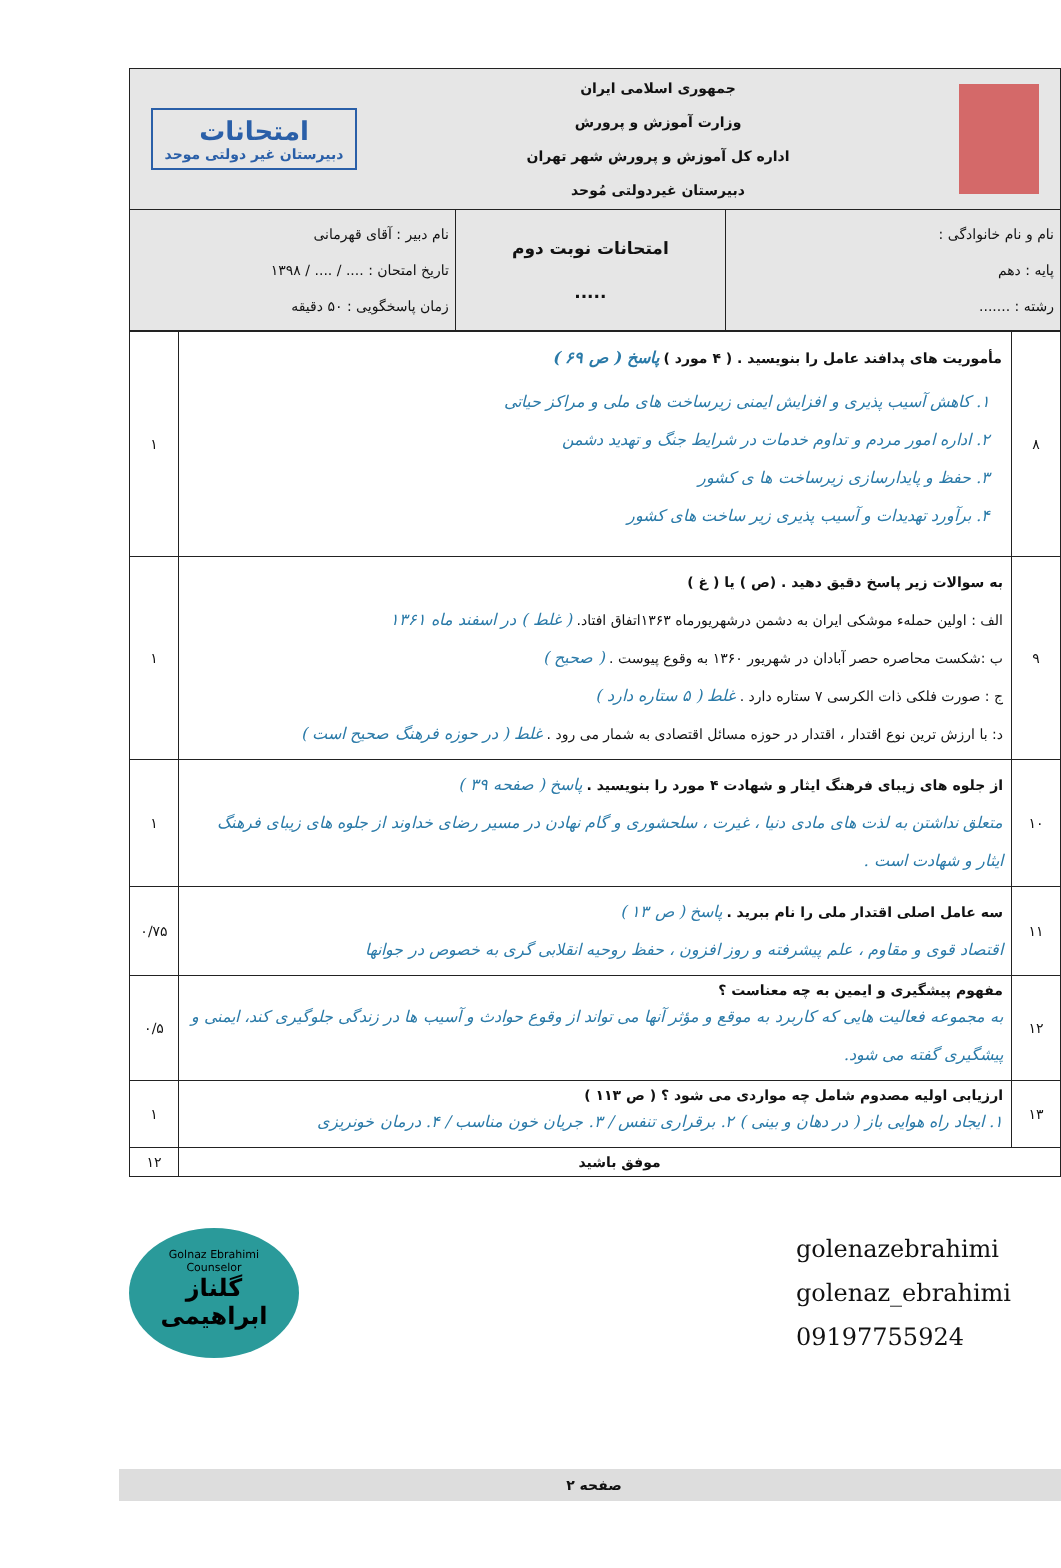| جمهوری اسلامی ایران وزارت آموزش و پرورش اداره کل آموزش و پرورش شهر تهران دبیرستان غیردولتی مُوحد امتحانات دبیرستان غیر دولتی موحد | | |
| نام و نام خانوادگی : پایه : دهم رشته : ....... | امتحانات نوبت دوم ..... | نام دبیر : آقای قهرمانی تاریخ امتحان : .... / .... / ۱۳۹۸ زمان پاسخگویی : ۵۰ دقیقه |
| ۸ | مأموریت های پدافند عامل را بنویسید . ( ۴ مورد ) پاسخ ( ص ۶۹ ) ۱. کاهش آسیب پذیری و افزایش ایمنی زیرساخت های ملی و مراکز حیاتی ۲. اداره امور مردم و تداوم خدمات در شرایط جنگ و تهدید دشمن ۳. حفظ و پایدارسازی زیرساخت ها ی کشور ۴. برآورد تهدیدات و آسیب پذیری زیر ساخت های کشور | ۱ |
| ۹ | به سوالات زیر پاسخ دقیق دهید . (ص ) یا ( غ ) الف : اولین حملهء موشکی ایران به دشمن درشهریورماه ۱۳۶۳اتفاق افتاد. ( غلط ) در اسفند ماه ۱۳۶۱ ب :شکست محاصره حصر آبادان در شهریور ۱۳۶۰ به وقوع پیوست . ( صحیح ) ج : صورت فلکی ذات الکرسی ۷ ستاره دارد . غلط ( ۵ ستاره دارد ) د: با ارزش ترین نوع اقتدار ، اقتدار در حوزه مسائل اقتصادی به شمار می رود . غلط ( در حوزه فرهنگ صحیح است ) | ۱ |
| ۱۰ | از جلوه های زیبای فرهنگ ایثار و شهادت ۴ مورد را بنویسید . پاسخ ( صفحه ۳۹ ) متعلق نداشتن به لذت های مادی دنیا ، غیرت ، سلحشوری و گام نهادن در مسیر رضای خداوند از جلوه های زیبای فرهنگ ایثار و شهادت است . | ۱ |
| ۱۱ | سه عامل اصلی اقتدار ملی را نام ببرید . پاسخ ( ص ۱۳ ) اقتصاد قوی و مقاوم ، علم پیشرفته و روز افزون ، حفظ روحیه انقلابی گری به خصوص در جوانها | ۰/۷۵ |
| ۱۲ | مفهوم پیشگیری و ایمین به چه معناست ؟ به مجموعه فعالیت هایی که کاربرد به موقع و مؤثر آنها می تواند از وقوع حوادث و آسیب ها در زندگی جلوگیری کند، ایمنی و پیشگیری گفته می شود. | ۰/۵ |
| ۱۳ | ارزیابی اولیه مصدوم شامل چه مواردی می شود ؟ ( ص ۱۱۳ ) ۱. ایجاد راه هوایی باز ( در دهان و بینی ) ۲. برقراری تنفس / ۳. جریان خون مناسب / ۴. درمان خونریزی | ۱ |
| موفق باشید | | ۱۲ |
Golnaz Ebrahimi
Counselor
گلناز ابراهیمی
golenazebrahimi
golenaz_ebrahimi
09197755924
صفحه ۲